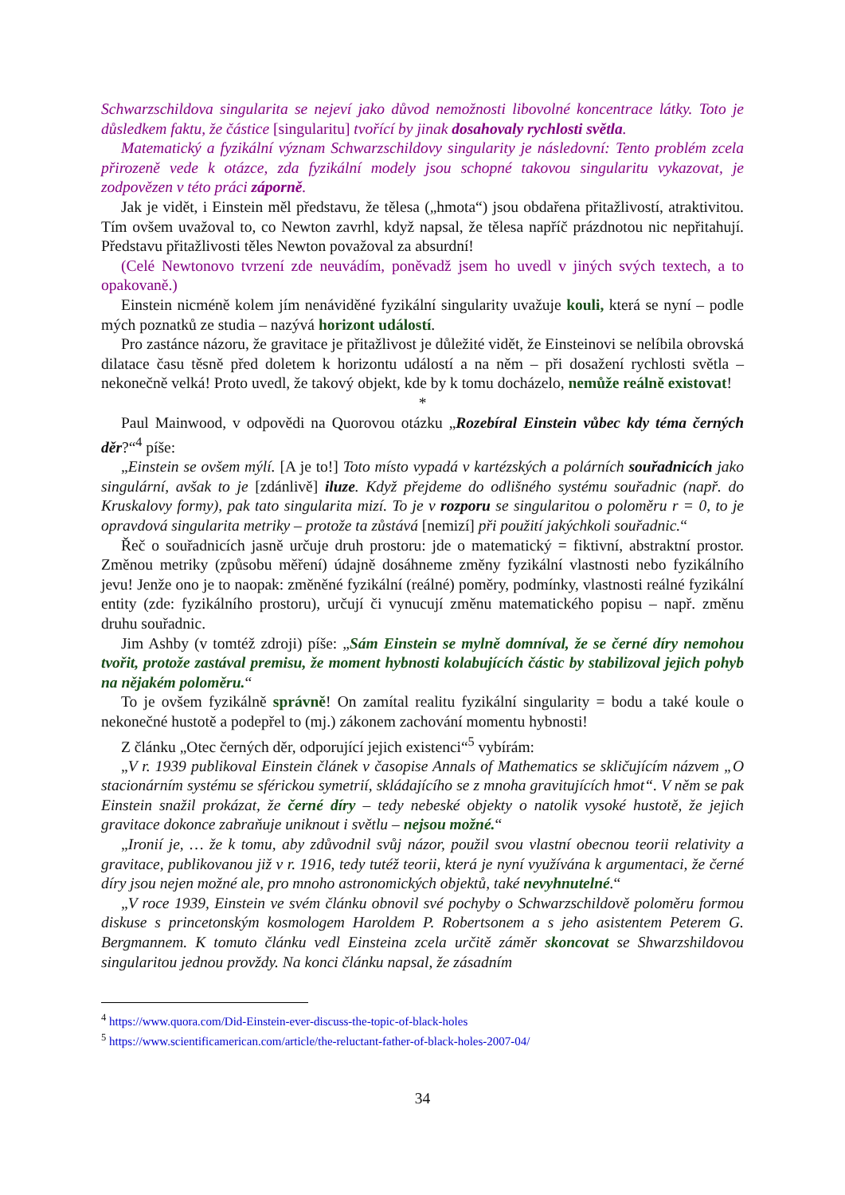Schwarzschildova singularita se nejeví jako důvod nemožnosti libovolné koncentrace látky. Toto je důsledkem faktu, že částice [singularitu] tvořící by jinak dosahovaly rychlosti světla.
Matematický a fyzikální význam Schwarzschildovy singularity je následovní: Tento problém zcela přirozeně vede k otázce, zda fyzikální modely jsou schopné takovou singularitu vykazovat, je zodpovězen v této práci záporně.
Jak je vidět, i Einstein měl představu, že tělesa („hmota“) jsou obdařena přitažlivostí, atraktivitou. Tím ovšem uvažoval to, co Newton zavrhl, když napsal, že tělesa napříč prázdnotou nic nepřitahují. Představu přitažlivosti těles Newton považoval za absurdní!
(Celé Newtonovo tvrzení zde neuvádím, poněvadž jsem ho uvedl v jiných svých textech, a to opakovaně.)
Einstein nicméně kolem jím nenáviděné fyzikální singularity uvažuje kouli, která se nyní – podle mých poznatků ze studia – nazývá horizont událostí.
Pro zastánce názoru, že gravitace je přitažlivost je důležité vidět, že Einsteinovi se nelíbila obrovská dilatace času těsně před doletem k horizontu událostí a na něm – při dosažení rychlosti světla – nekonečně velká! Proto uvedl, že takový objekt, kde by k tomu docházelo, nemůže reálně existovat!
*
Paul Mainwood, v odpovědi na Quorovou otázku „Rozebíral Einstein vůbec kdy téma černých děr?“<sup>4</sup> píše:
„Einstein se ovšem mýlí. [A je to!] Toto místo vypadá v kartézských a polárních souřadnicích jako singulární, avšak to je [zdánlivě] iluze. Když přejdeme do odlišného systému souřadnic (např. do Kruskalovy formy), pak tato singularita mizí. To je v rozporu se singularitou o poloměru r = 0, to je opravdová singularita metriky – protože ta zůstává [nemizí] při použití jakýchkoli souřadnic.“
Řeč o souřadnicích jasně určuje druh prostoru: jde o matematický = fiktivní, abstraktní prostor. Změnou metriky (způsobu měření) údajně dosáhneme změny fyzikální vlastnosti nebo fyzikálního jevu! Jenže ono je to naopak: změněné fyzikální (reálné) poměry, podmínky, vlastnosti reálné fyzikální entity (zde: fyzikálního prostoru), určují či vynucují změnu matematického popisu – např. změnu druhu souřadnic.
Jim Ashby (v tomtéž zdroji) píše: „Sám Einstein se mylně domníval, že se černé díry nemohou tvořit, protože zastával premisu, že moment hybnosti kolabujících částic by stabilizoval jejich pohyb na nějakém poloměru.“
To je ovšem fyzikálně správně! On zamítal realitu fyzikální singularity = bodu a také koule o nekonečné hustotě a podepřel to (mj.) zákonem zachování momentu hybnosti!
Z článku „Otec černých děr, odporující jejich existenci“<sup>5</sup> vybírám:
„V r. 1939 publikoval Einstein článek v časopise Annals of Mathematics se skličujícím názvem „O stacionárním systému se sférickou symetrií, skládajícího se z mnoha gravitujících hmot“. V něm se pak Einstein snažil prokázat, že černé díry – tedy nebeské objekty o natolik vysoké hustotě, že jejich gravitace dokonce zabraňuje uniknout i světlu – nejsou možné.“
„Ironií je, … že k tomu, aby zdůvodnil svůj názor, použil svou vlastní obecnou teorii relativity a gravitace, publikovanou již v r. 1916, tedy tutéž teorii, která je nyní využívána k argumentaci, že černé díry jsou nejen možné ale, pro mnoho astronomických objektů, také nevyhnutelné.“
„V roce 1939, Einstein ve svém článku obnovil své pochyby o Schwarzschildově poloměru formou diskuse s princetonským kosmologem Haroldem P. Robertsonem a s jeho asistentem Peterem G. Bergmannem. K tomuto článku vedl Einsteina zcela určitě záměr skoncovat se Shwarzshildovou singularitou jednou provždy. Na konci článku napsal, že zásadním
<sup>4</sup> https://www.quora.com/Did-Einstein-ever-discuss-the-topic-of-black-holes
<sup>5</sup> https://www.scientificamerican.com/article/the-reluctant-father-of-black-holes-2007-04/
34